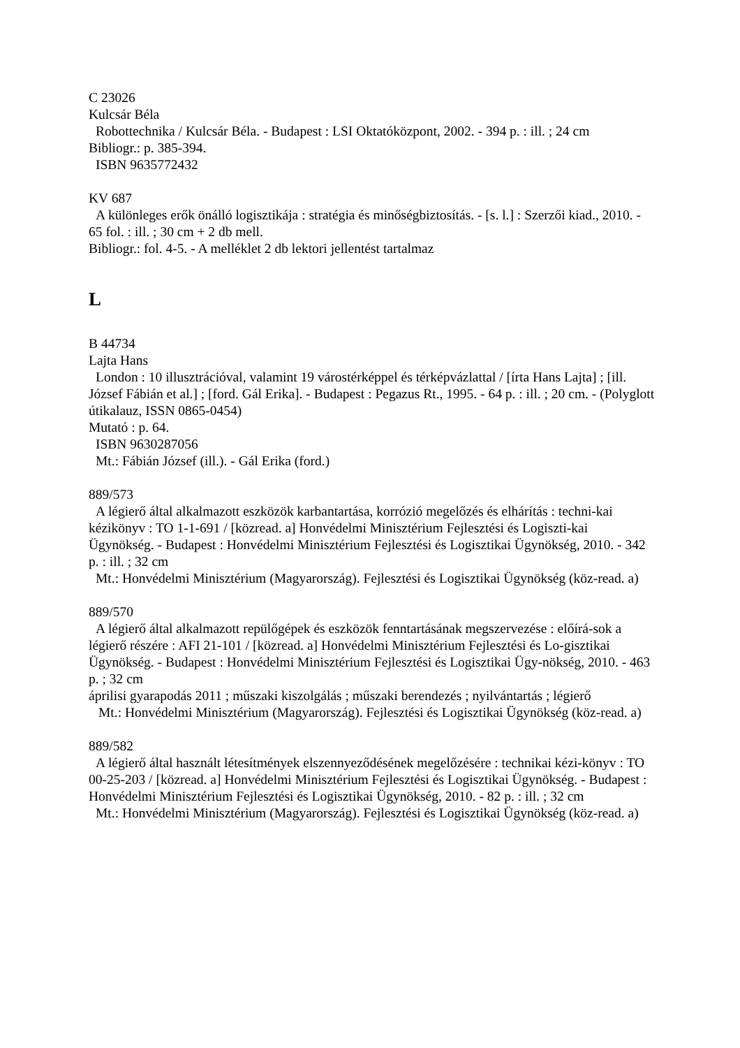C 23026
Kulcsár Béla
Robottechnika / Kulcsár Béla. - Budapest : LSI Oktatóközpont, 2002. - 394 p. : ill. ; 24 cm
Bibliogr.: p. 385-394.
ISBN 9635772432
KV 687
A különleges erők önálló logisztikája : stratégia és minőségbiztosítás. - [s. l.] : Szerzői kiad., 2010. - 65 fol. : ill. ; 30 cm + 2 db mell.
Bibliogr.: fol. 4-5. - A melléklet 2 db lektori jellentést tartalmaz
L
B 44734
Lajta Hans
London : 10 illusztrációval, valamint 19 várostérképpel és térképvázlattal / [írta Hans Lajta] ; [ill. József Fábián et al.] ; [ford. Gál Erika]. - Budapest : Pegazus Rt., 1995. - 64 p. : ill. ; 20 cm. - (Polyglott útikalauz, ISSN 0865-0454)
Mutató : p. 64.
ISBN 9630287056
Mt.: Fábián József (ill.). - Gál Erika (ford.)
889/573
A légierő által alkalmazott eszközök karbantartása, korrózió megelőzés és elhárítás : techni-kai kézikönyv : TO 1-1-691 / [közread. a] Honvédelmi Minisztérium Fejlesztési és Logiszti-kai Ügynökség. - Budapest : Honvédelmi Minisztérium Fejlesztési és Logisztikai Ügynökség, 2010. - 342 p. : ill. ; 32 cm
Mt.: Honvédelmi Minisztérium (Magyarország). Fejlesztési és Logisztikai Ügynökség (köz-read. a)
889/570
A légierő által alkalmazott repülőgépek és eszközök fenntartásának megszervezése : előírá-sok a légierő részére : AFI 21-101 / [közread. a] Honvédelmi Minisztérium Fejlesztési és Lo-gisztikai Ügynökség. - Budapest : Honvédelmi Minisztérium Fejlesztési és Logisztikai Ügy-nökség, 2010. - 463 p. ; 32 cm
áprilisi gyarapodás 2011 ; műszaki kiszolgálás ; műszaki berendezés ; nyilvántartás ; légierő
Mt.: Honvédelmi Minisztérium (Magyarország). Fejlesztési és Logisztikai Ügynökség (köz-read. a)
889/582
A légierő által használt létesítmények elszennyeződésének megelőzésére : technikai kézi-könyv : TO 00-25-203 / [közread. a] Honvédelmi Minisztérium Fejlesztési és Logisztikai Ügynökség. - Budapest : Honvédelmi Minisztérium Fejlesztési és Logisztikai Ügynökség, 2010. - 82 p. : ill. ; 32 cm
Mt.: Honvédelmi Minisztérium (Magyarország). Fejlesztési és Logisztikai Ügynökség (köz-read. a)